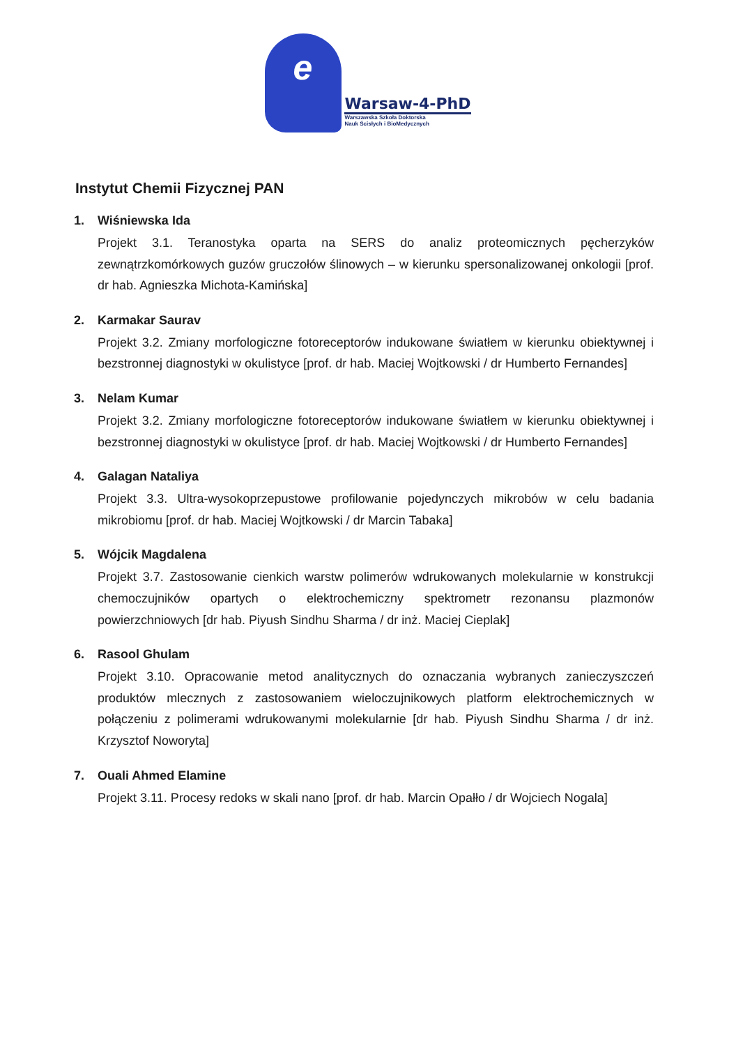e
Warsaw-4-PhD
Warszawska Szkoła Doktorska
Nauk Ścisłych i BioMedycznych
Instytut Chemii Fizycznej PAN
1. Wiśniewska Ida
Projekt 3.1. Teranostyka oparta na SERS do analiz proteomicznych pęcherzyków zewnątrzkomórkowych guzów gruczołów ślinowych – w kierunku spersonalizowanej onkologii [prof. dr hab. Agnieszka Michota-Kamińska]
2. Karmakar Saurav
Projekt 3.2. Zmiany morfologiczne fotoreceptorów indukowane światłem w kierunku obiektywnej i bezstronnej diagnostyki w okulistyce [prof. dr hab. Maciej Wojtkowski / dr Humberto Fernandes]
3. Nelam Kumar
Projekt 3.2. Zmiany morfologiczne fotoreceptorów indukowane światłem w kierunku obiektywnej i bezstronnej diagnostyki w okulistyce [prof. dr hab. Maciej Wojtkowski / dr Humberto Fernandes]
4. Galagan Nataliya
Projekt 3.3. Ultra-wysokoprzepustowe profilowanie pojedynczych mikrobów w celu badania mikrobiomu [prof. dr hab. Maciej Wojtkowski / dr Marcin Tabaka]
5. Wójcik Magdalena
Projekt 3.7. Zastosowanie cienkich warstw polimerów wdrukowanych molekularnie w konstrukcji chemoczujników opartych o elektrochemiczny spektrometr rezonansu plazmonów powierzchniowych [dr hab. Piyush Sindhu Sharma / dr inż. Maciej Cieplak]
6. Rasool Ghulam
Projekt 3.10. Opracowanie metod analitycznych do oznaczania wybranych zanieczyszczeń produktów mlecznych z zastosowaniem wieloczujnikowych platform elektrochemicznych w połączeniu z polimerami wdrukowanymi molekularnie [dr hab. Piyush Sindhu Sharma / dr inż. Krzysztof Noworyta]
7. Ouali Ahmed Elamine
Projekt 3.11. Procesy redoks w skali nano [prof. dr hab. Marcin Opałło / dr Wojciech Nogala]